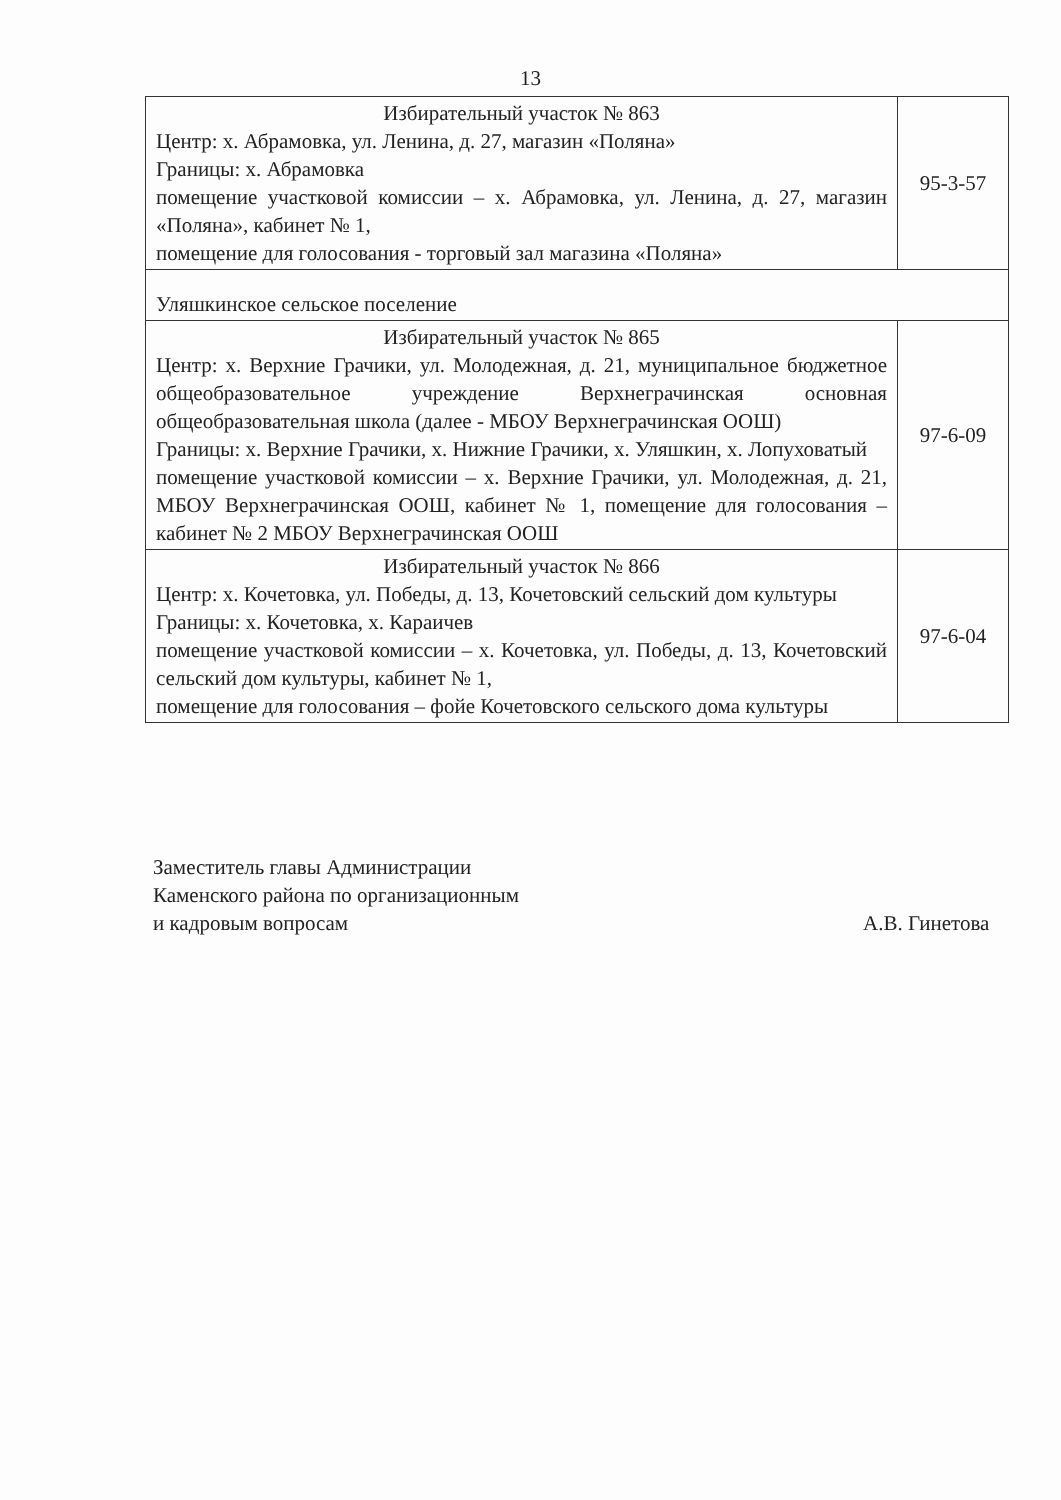13
| Избирательный участок № 863 Центр: х. Абрамовка, ул. Ленина, д. 27, магазин «Поляна» Границы: х. Абрамовка помещение участковой комиссии – х. Абрамовка, ул. Ленина, д. 27, магазин «Поляна», кабинет № 1, помещение для голосования - торговый зал магазина «Поляна» | 95-3-57 |
| Уляшкинское сельское поселение | |
| Избирательный участок № 865 Центр: х. Верхние Грачики, ул. Молодежная, д. 21, муниципальное бюджетное общеобразовательное учреждение Верхнеграчинская основная общеобразовательная школа (далее - МБОУ Верхнеграчинская ООШ) Границы: х. Верхние Грачики, х. Нижние Грачики, х. Уляшкин, х. Лопуховатый помещение участковой комиссии – х. Верхние Грачики, ул. Молодежная, д. 21, МБОУ Верхнеграчинская ООШ, кабинет № 1, помещение для голосования – кабинет № 2 МБОУ Верхнеграчинская ООШ | 97-6-09 |
| Избирательный участок № 866 Центр: х. Кочетовка, ул. Победы, д. 13, Кочетовский сельский дом культуры Границы: х. Кочетовка, х. Караичев помещение участковой комиссии – х. Кочетовка, ул. Победы, д. 13, Кочетовский сельский дом культуры, кабинет № 1, помещение для голосования – фойе Кочетовского сельского дома культуры | 97-6-04 |
Заместитель главы Администрации
Каменского района по организационным
и кадровым вопросам
А.В. Гинетова